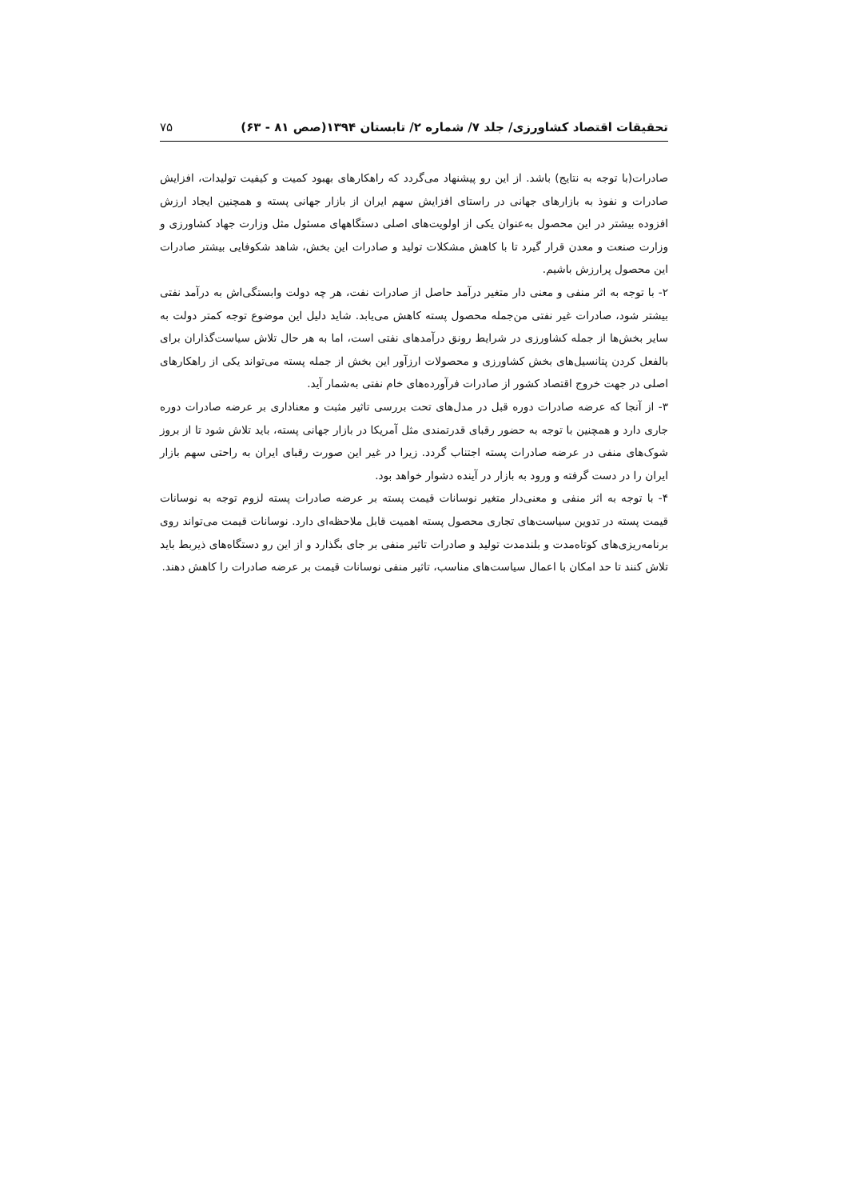تحقیقات اقتصاد کشاورزی/ جلد ۷/ شماره ۲/ تابستان ۱۳۹۴(صص ۸۱ - ۶۳) ۷۵
صادرات(با توجه به نتایج) باشد. از این رو پیشنهاد می‌گردد که راهکارهای بهبود کمیت و کیفیت تولیدات، افزایش صادرات و نفوذ به بازارهای جهانی در راستای افزایش سهم ایران از بازار جهانی پسته و همچنین ایجاد ارزش افزوده بیشتر در این محصول به‌عنوان یکی از اولویت‌های اصلی دستگاههای مسئول مثل وزارت جهاد کشاورزی و وزارت صنعت و معدن قرار گیرد تا با کاهش مشکلات تولید و صادرات این بخش، شاهد شکوفایی بیشتر صادرات این محصول پرارزش باشیم.
۲- با توجه به اثر منفی و معنی دار متغیر درآمد حاصل از صادرات نفت، هر چه دولت وابستگی‌اش به درآمد نفتی بیشتر شود، صادرات غیر نفتی من‌جمله محصول پسته کاهش می‌یابد. شاید دلیل این موضوع توجه کمتر دولت به سایر بخش‌ها از جمله کشاورزی در شرایط رونق درآمدهای نفتی است، اما به هر حال تلاش سیاست‌گذاران برای بالفعل کردن پتانسیل‌های بخش کشاورزی و محصولات ارزآور این بخش از جمله پسته می‌تواند یکی از راهکارهای اصلی در جهت خروج اقتصاد کشور از صادرات فرآورده‌های خام نفتی به‌شمار آید.
۳- از آنجا که عرضه صادرات دوره قبل در مدل‌های تحت بررسی تاثیر مثبت و معناداری بر عرضه صادرات دوره جاری دارد و همچنین با توجه به حضور رقبای قدرتمندی مثل آمریکا در بازار جهانی پسته، باید تلاش شود تا از بروز شوک‌های منفی در عرضه صادرات پسته اجتناب گردد. زیرا در غیر این صورت رقبای ایران به راحتی سهم بازار ایران را در دست گرفته و ورود به بازار در آینده دشوار خواهد بود.
۴- با توجه به اثر منفی و معنی‌دار متغیر نوسانات قیمت پسته بر عرضه صادرات پسته لزوم توجه به نوسانات قیمت پسته در تدوین سیاست‌های تجاری محصول پسته اهمیت قابل ملاحظه‌ای دارد. نوسانات قیمت می‌تواند روی برنامه‌ریزی‌های کوتاه‌مدت و بلندمدت تولید و صادرات تاثیر منفی بر جای بگذارد و از این رو دستگاه‌های ذیربط باید تلاش کنند تا حد امکان با اعمال سیاست‌های مناسب، تاثیر منفی نوسانات قیمت بر عرضه صادرات را کاهش دهند.